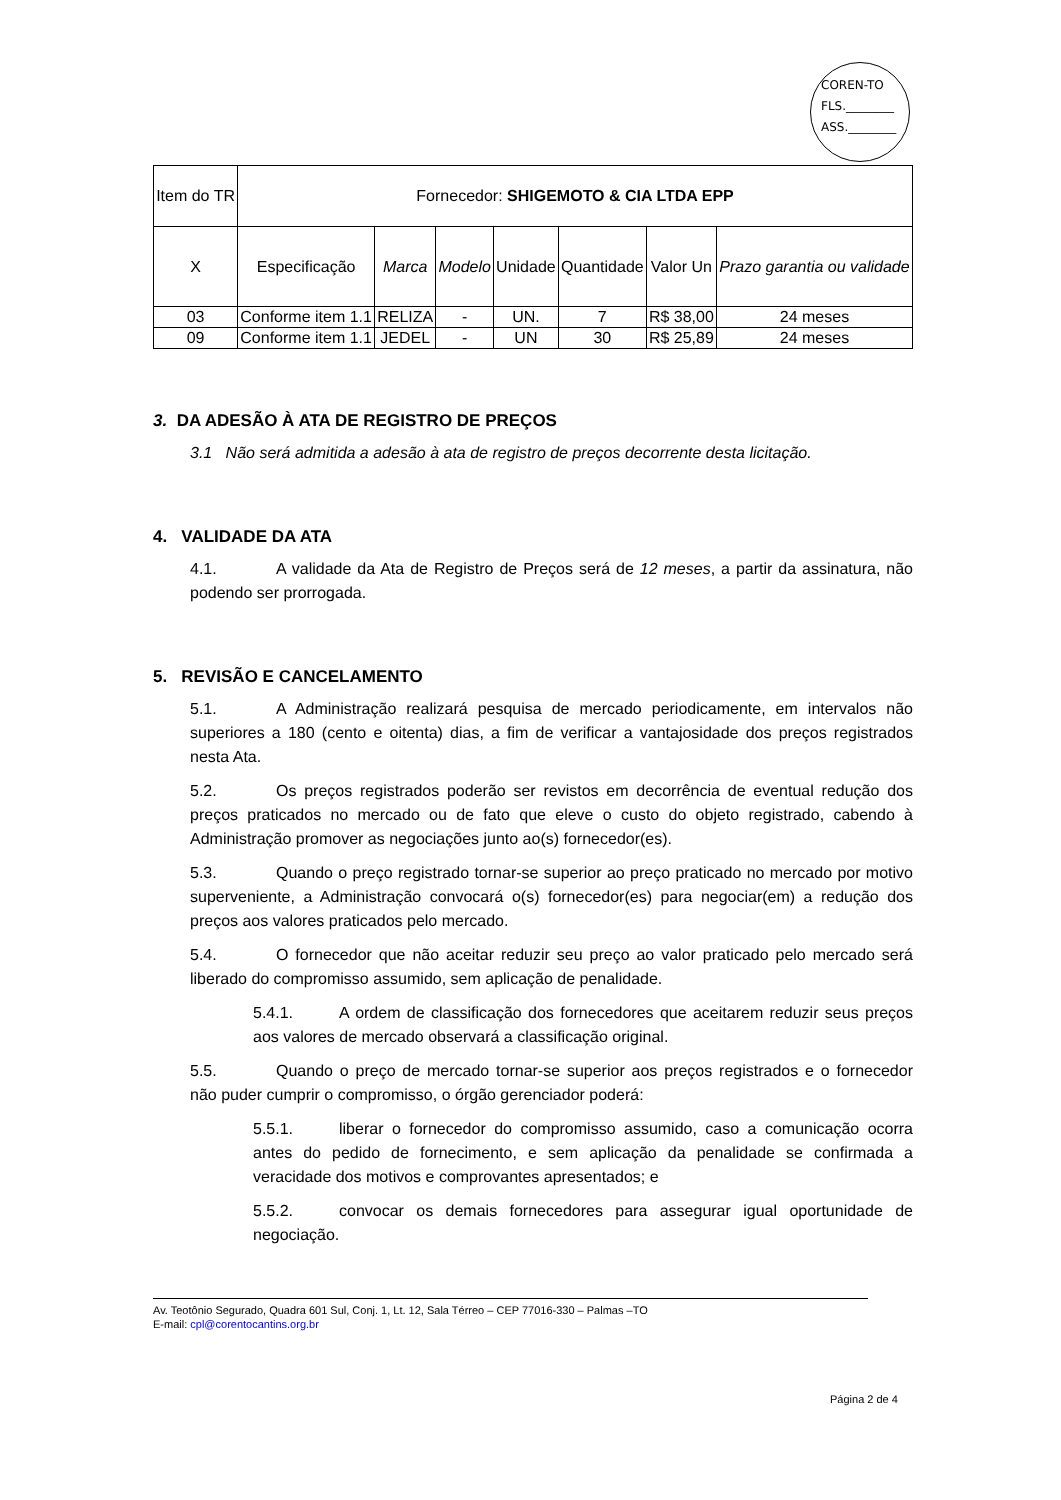COREN-TO
FLS.________
ASS.________
| Item do TR | Fornecedor: SHIGEMOTO & CIA LTDA EPP | | | | | | |
| X | Especificação | Marca | Modelo | Unidade | Quantidade | Valor Un | Prazo garantia ou validade |
| 03 | Conforme item 1.1 | RELIZA | - | UN. | 7 | R$ 38,00 | 24 meses |
| 09 | Conforme item 1.1 | JEDEL | - | UN | 30 | R$ 25,89 | 24 meses |
3. DA ADESÃO À ATA DE REGISTRO DE PREÇOS
3.1 Não será admitida a adesão à ata de registro de preços decorrente desta licitação.
4. VALIDADE DA ATA
4.1. A validade da Ata de Registro de Preços será de 12 meses, a partir da assinatura, não podendo ser prorrogada.
5. REVISÃO E CANCELAMENTO
5.1. A Administração realizará pesquisa de mercado periodicamente, em intervalos não superiores a 180 (cento e oitenta) dias, a fim de verificar a vantajosidade dos preços registrados nesta Ata.
5.2. Os preços registrados poderão ser revistos em decorrência de eventual redução dos preços praticados no mercado ou de fato que eleve o custo do objeto registrado, cabendo à Administração promover as negociações junto ao(s) fornecedor(es).
5.3. Quando o preço registrado tornar-se superior ao preço praticado no mercado por motivo superveniente, a Administração convocará o(s) fornecedor(es) para negociar(em) a redução dos preços aos valores praticados pelo mercado.
5.4. O fornecedor que não aceitar reduzir seu preço ao valor praticado pelo mercado será liberado do compromisso assumido, sem aplicação de penalidade.
5.4.1. A ordem de classificação dos fornecedores que aceitarem reduzir seus preços aos valores de mercado observará a classificação original.
5.5. Quando o preço de mercado tornar-se superior aos preços registrados e o fornecedor não puder cumprir o compromisso, o órgão gerenciador poderá:
5.5.1. liberar o fornecedor do compromisso assumido, caso a comunicação ocorra antes do pedido de fornecimento, e sem aplicação da penalidade se confirmada a veracidade dos motivos e comprovantes apresentados; e
5.5.2. convocar os demais fornecedores para assegurar igual oportunidade de negociação.
Av. Teotônio Segurado, Quadra 601 Sul, Conj. 1, Lt. 12, Sala Térreo – CEP 77016-330 – Palmas –TO
E-mail: cpl@corentocantins.org.br
Página 2 de 4